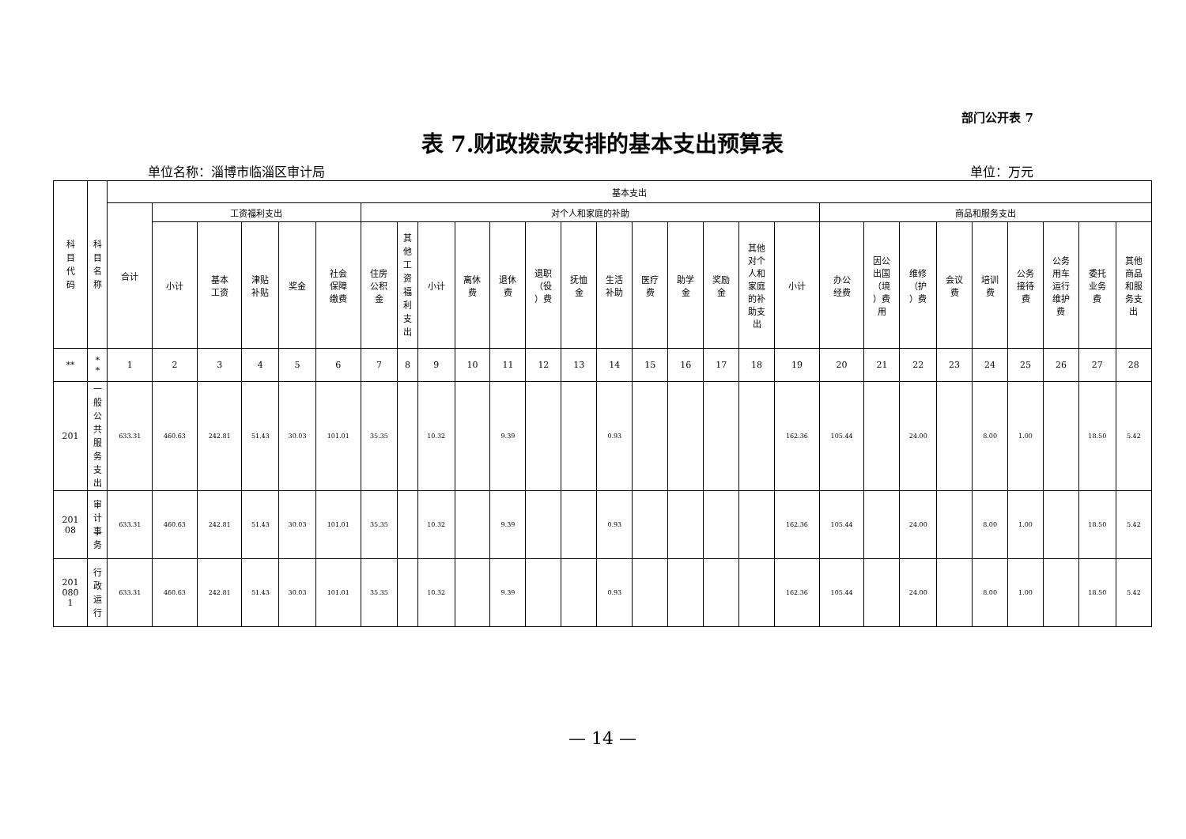部门公开表 7
表 7.财政拨款安排的基本支出预算表
单位名称：淄博市临淄区审计局 单位：万元
| 科目代码 | 科目名称 | 基本支出 | | | | | | | | | | | | | | | | | | | | | | | | | | | |
| --- | --- | --- | --- | --- | --- | --- | --- | --- | --- | --- | --- | --- | --- | --- | --- | --- | --- | --- | --- | --- | --- | --- | --- | --- | --- | --- | --- | --- | --- |
| | | 合计 | 工资福利支出 | | | | | 对个人和家庭的补助 | | | | | | | | | | | | | 商品和服务支出 | | | | | | | | |
| | | | 小计 | 基本 工资 | 津贴 补贴 | 奖金 | 社会 保障 缴费 | 住房 公积 金 | 其他工资福利支出 | 小计 | 离休 费 | 退休 费 | 退职 （役 ）费 | 抚恤 金 | 生活 补助 | 医疗 费 | 助学 金 | 奖励 金 | 其他 对个 人和 家庭 的补 助支 出 | 小计 | 办公 经费 | 因公 出国 （境 ）费 用 | 维修 （护 ）费 | 会议 费 | 培训 费 | 公务 接待 费 | 公务 用车 运行 维护 费 | 委托 业务 费 | 其他 商品 和服 务支 出 |
| ** | * * | 1 | 2 | 3 | 4 | 5 | 6 | 7 | 8 | 9 | 10 | 11 | 12 | 13 | 14 | 15 | 16 | 17 | 18 | 19 | 20 | 21 | 22 | 23 | 24 | 25 | 26 | 27 | 28 |
| 201 | 一般公共服务支出 | 633.31 | 460.63 | 242.81 | 51.43 | 30.03 | 101.01 | 35.35 | | 10.32 | | 9.39 | | | 0.93 | | | | | 162.36 | 105.44 | | 24.00 | | 8.00 | 1.00 | | 18.50 | 5.42 |
| 201 08 | 审计事务 | 633.31 | 460.63 | 242.81 | 51.43 | 30.03 | 101.01 | 35.35 | | 10.32 | | 9.39 | | | 0.93 | | | | | 162.36 | 105.44 | | 24.00 | | 8.00 | 1.00 | | 18.50 | 5.42 |
| 201 080 1 | 行政运行 | 633.31 | 460.63 | 242.81 | 51.43 | 30.03 | 101.01 | 35.35 | | 10.32 | | 9.39 | | | 0.93 | | | | | 162.36 | 105.44 | | 24.00 | | 8.00 | 1.00 | | 18.50 | 5.42 |
— 14 —